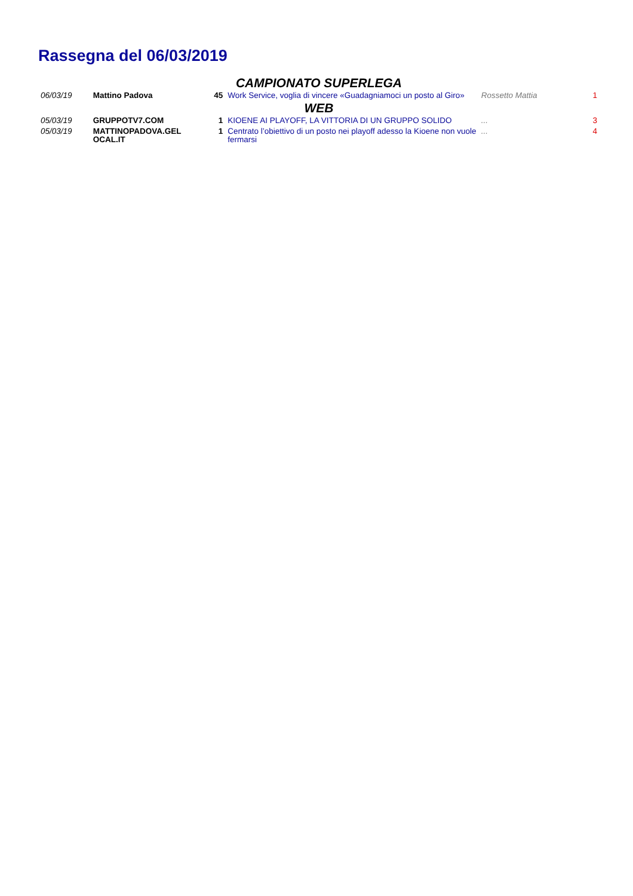Rassegna del 06/03/2019
| CAMPIONATO SUPERLEGA | | | | | |
| 06/03/19 | Mattino Padova | 45 | Work Service, voglia di vincere «Guadagniamoci un posto al Giro» | Rossetto Mattia | 1 |
| WEB | | | | | |
| 05/03/19 | GRUPPOTV7.COM | 1 | KIOENE AI PLAYOFF, LA VITTORIA DI UN GRUPPO SOLIDO | ... | 3 |
| 05/03/19 | MATTINOPADOVA.GEL OCAL.IT | 1 | Centrato l’obiettivo di un posto nei playoff adesso la Kioene non vuole fermarsi | ... | 4 |